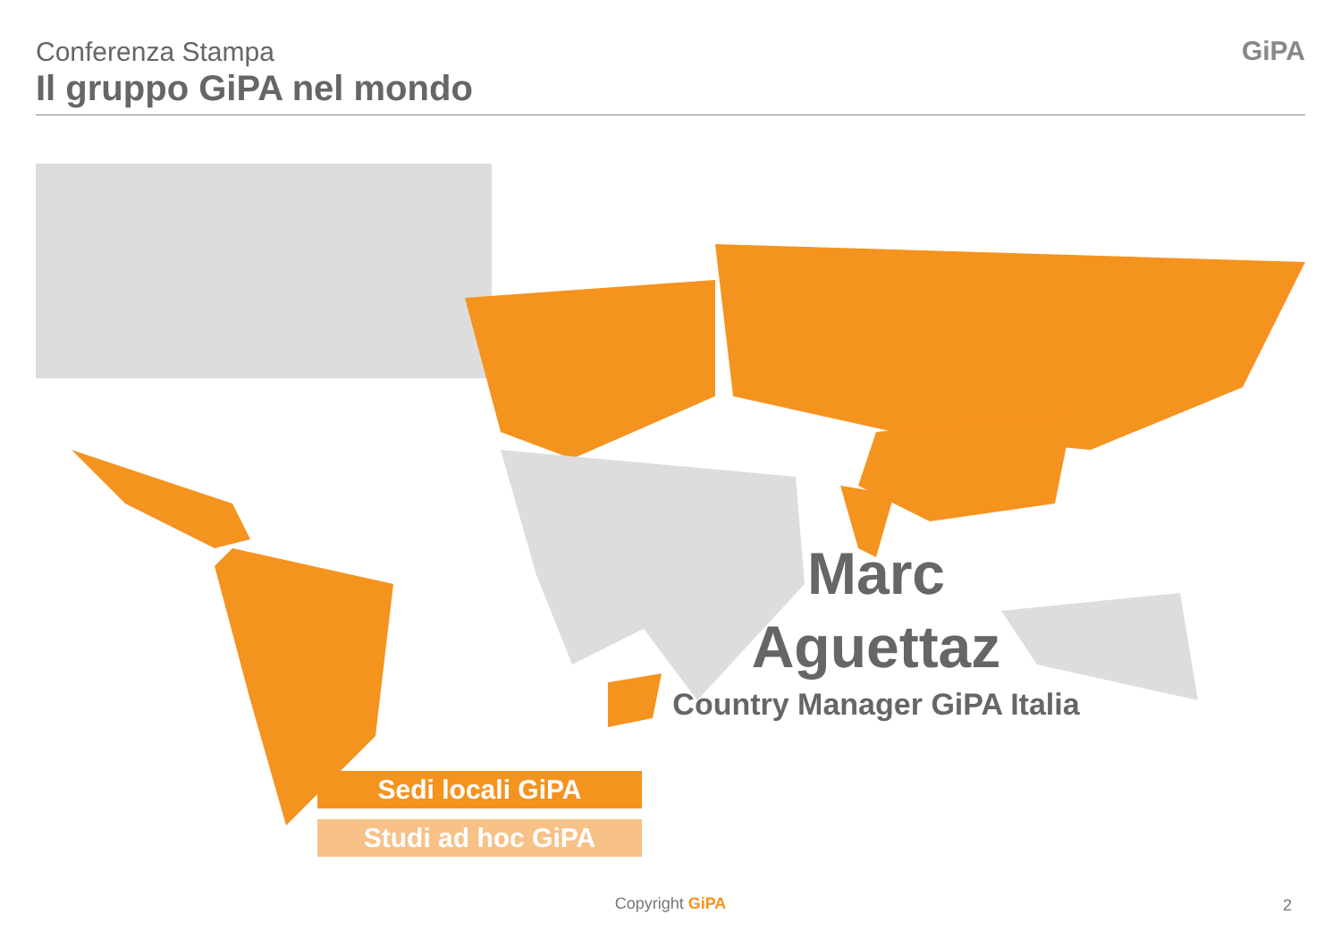Conferenza Stampa
Il gruppo GiPA nel mondo
GiPA
Marc
Aguettaz
Country Manager GiPA Italia
Sedi locali GiPA
Studi ad hoc GiPA
Copyright GiPA 2